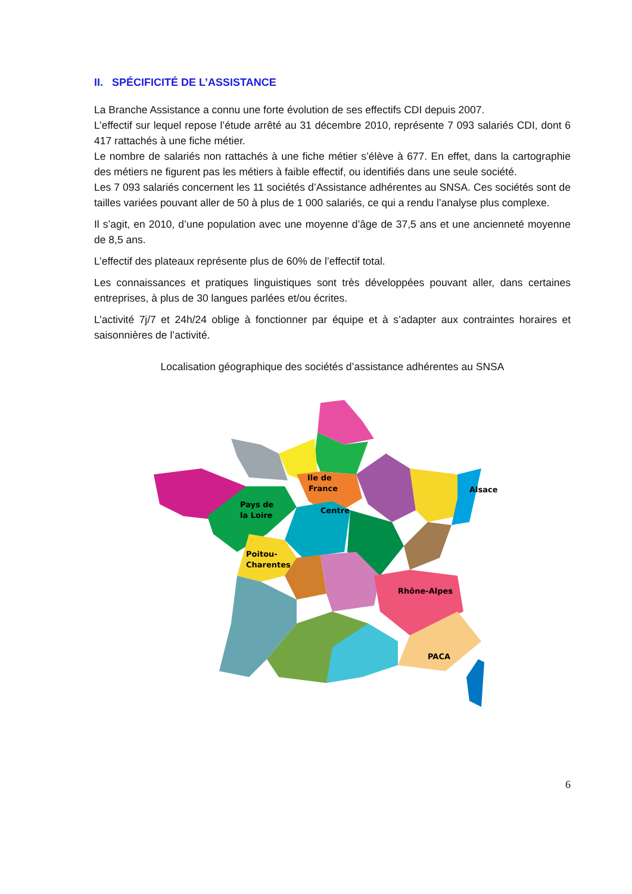II. SPÉCIFICITÉ DE L’ASSISTANCE
La Branche Assistance a connu une forte évolution de ses effectifs CDI depuis 2007.
L’effectif sur lequel repose l’étude arrêté au 31 décembre 2010, représente 7 093 salariés CDI, dont 6 417 rattachés à une fiche métier.
Le nombre de salariés non rattachés à une fiche métier s’élève à 677. En effet, dans la cartographie des métiers ne figurent pas les métiers à faible effectif, ou identifiés dans une seule société.
Les 7 093 salariés concernent les 11 sociétés d’Assistance adhérentes au SNSA. Ces sociétés sont de tailles variées pouvant aller de 50 à plus de 1 000 salariés, ce qui a rendu l’analyse plus complexe.
Il s’agit, en 2010, d’une population avec une moyenne d’âge de 37,5 ans et une ancienneté moyenne de 8,5 ans.
L’effectif des plateaux représente plus de 60% de l’effectif total.
Les connaissances et pratiques linguistiques sont très développées pouvant aller, dans certaines entreprises, à plus de 30 langues parlées et/ou écrites.
L’activité 7j/7 et 24h/24 oblige à fonctionner par équipe et à s’adapter aux contraintes horaires et saisonnières de l’activité.
Localisation géographique des sociétés d’assistance adhérentes au SNSA
Centre
Ile de
France
Pays de
la Loire
Poitou-
Charentes
Rhône-Alpes
PACA
Alsace
6